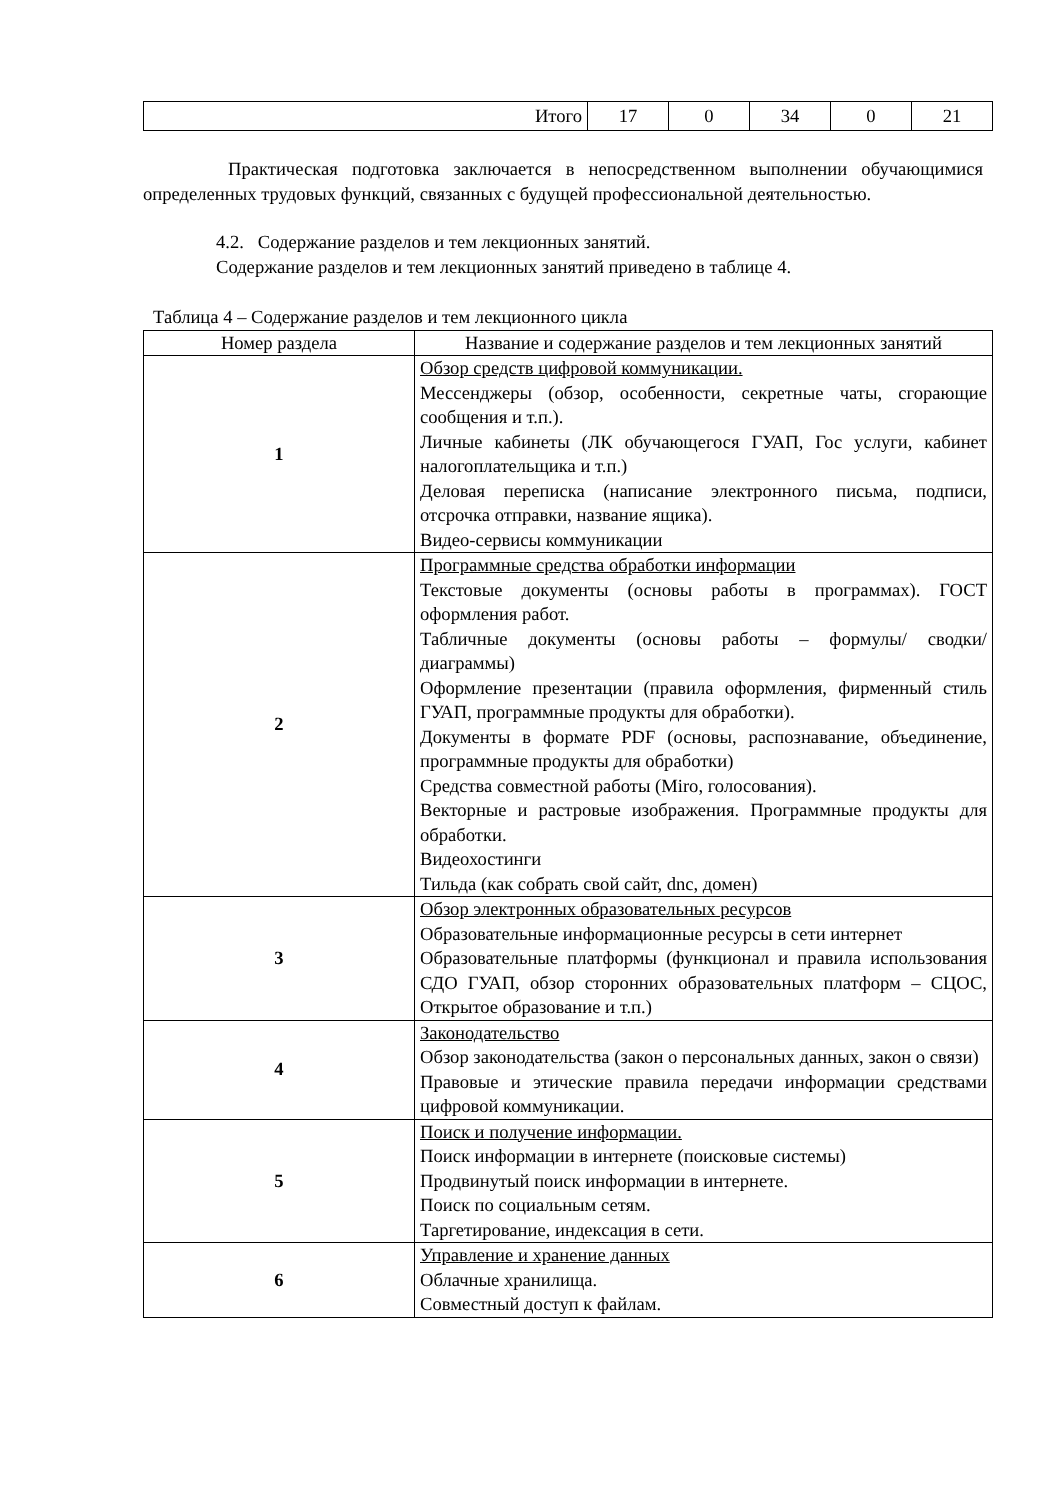| Итого | 17 | 0 | 34 | 0 | 21 |
Практическая подготовка заключается в непосредственном выполнении обучающимися определенных трудовых функций, связанных с будущей профессиональной деятельностью.
4.2. Содержание разделов и тем лекционных занятий.
Содержание разделов и тем лекционных занятий приведено в таблице 4.
Таблица 4 – Содержание разделов и тем лекционного цикла
| Номер раздела | Название и содержание разделов и тем лекционных занятий |
| --- | --- |
| 1 | Обзор средств цифровой коммуникации. Мессенджеры (обзор, особенности, секретные чаты, сгорающие сообщения и т.п.). Личные кабинеты (ЛК обучающегося ГУАП, Гос услуги, кабинет налогоплательщика и т.п.) Деловая переписка (написание электронного письма, подписи, отсрочка отправки, название ящика). Видео-сервисы коммуникации |
| 2 | Программные средства обработки информации Текстовые документы (основы работы в программах). ГОСТ оформления работ. Табличные документы (основы работы – формулы/ сводки/ диаграммы) Оформление презентации (правила оформления, фирменный стиль ГУАП, программные продукты для обработки). Документы в формате PDF (основы, распознавание, объединение, программные продукты для обработки) Средства совместной работы (Miro, голосования). Векторные и растровые изображения. Программные продукты для обработки. Видеохостинги Тильда (как собрать свой сайт, dnc, домен) |
| 3 | Обзор электронных образовательных ресурсов Образовательные информационные ресурсы в сети интернет Образовательные платформы (функционал и правила использования СДО ГУАП, обзор сторонних образовательных платформ – СЦОС, Открытое образование и т.п.) |
| 4 | Законодательство Обзор законодательства (закон о персональных данных, закон о связи) Правовые и этические правила передачи информации средствами цифровой коммуникации. |
| 5 | Поиск и получение информации. Поиск информации в интернете (поисковые системы) Продвинутый поиск информации в интернете. Поиск по социальным сетям. Таргетирование, индексация в сети. |
| 6 | Управление и хранение данных Облачные хранилища. Совместный доступ к файлам. |